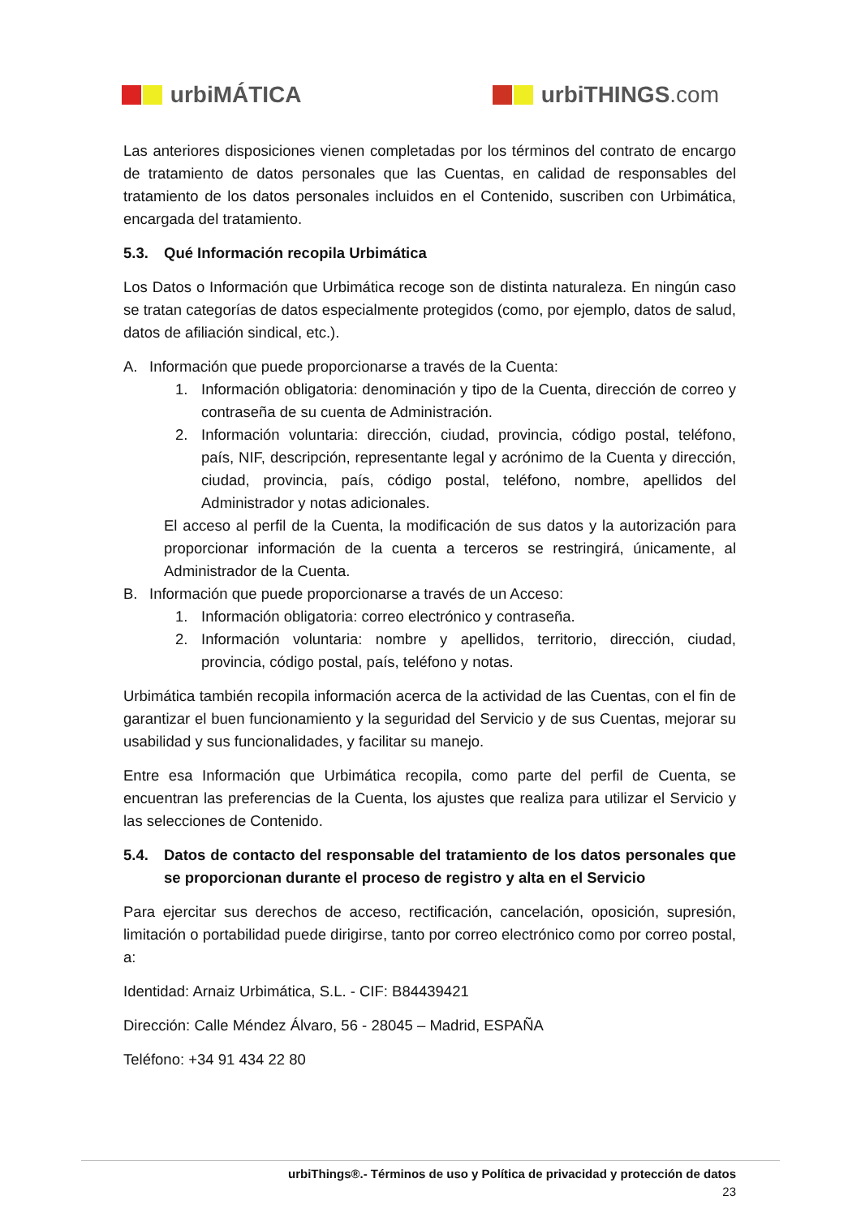urbiMÁTICA urbiTHINGS.com
Las anteriores disposiciones vienen completadas por los términos del contrato de encargo de tratamiento de datos personales que las Cuentas, en calidad de responsables del tratamiento de los datos personales incluidos en el Contenido, suscriben con Urbimática, encargada del tratamiento.
5.3. Qué Información recopila Urbimática
Los Datos o Información que Urbimática recoge son de distinta naturaleza. En ningún caso se tratan categorías de datos especialmente protegidos (como, por ejemplo, datos de salud, datos de afiliación sindical, etc.).
A. Información que puede proporcionarse a través de la Cuenta:
1. Información obligatoria: denominación y tipo de la Cuenta, dirección de correo y contraseña de su cuenta de Administración.
2. Información voluntaria: dirección, ciudad, provincia, código postal, teléfono, país, NIF, descripción, representante legal y acrónimo de la Cuenta y dirección, ciudad, provincia, país, código postal, teléfono, nombre, apellidos del Administrador y notas adicionales.
El acceso al perfil de la Cuenta, la modificación de sus datos y la autorización para proporcionar información de la cuenta a terceros se restringirá, únicamente, al Administrador de la Cuenta.
B. Información que puede proporcionarse a través de un Acceso:
1. Información obligatoria: correo electrónico y contraseña.
2. Información voluntaria: nombre y apellidos, territorio, dirección, ciudad, provincia, código postal, país, teléfono y notas.
Urbimática también recopila información acerca de la actividad de las Cuentas, con el fin de garantizar el buen funcionamiento y la seguridad del Servicio y de sus Cuentas, mejorar su usabilidad y sus funcionalidades, y facilitar su manejo.
Entre esa Información que Urbimática recopila, como parte del perfil de Cuenta, se encuentran las preferencias de la Cuenta, los ajustes que realiza para utilizar el Servicio y las selecciones de Contenido.
5.4. Datos de contacto del responsable del tratamiento de los datos personales que se proporcionan durante el proceso de registro y alta en el Servicio
Para ejercitar sus derechos de acceso, rectificación, cancelación, oposición, supresión, limitación o portabilidad puede dirigirse, tanto por correo electrónico como por correo postal, a:
Identidad: Arnaiz Urbimática, S.L. - CIF: B84439421
Dirección: Calle Méndez Álvaro, 56 - 28045 – Madrid, ESPAÑA
Teléfono: +34 91 434 22 80
urbiThings®.- Términos de uso y Política de privacidad y protección de datos
23